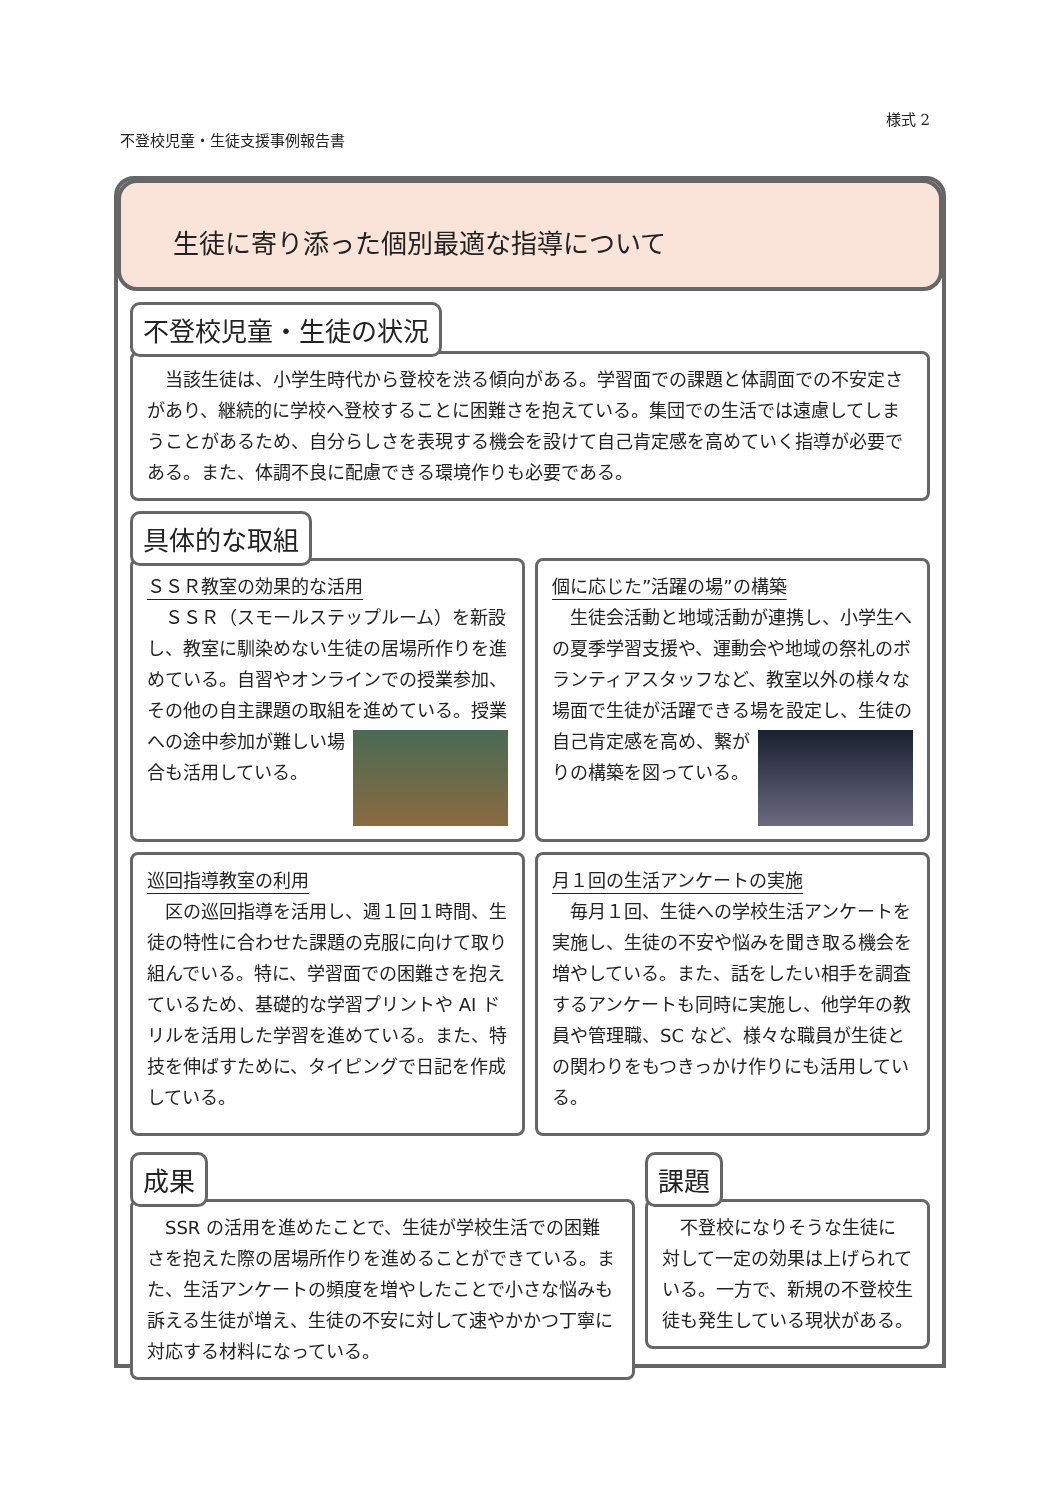様式 2
不登校児童・生徒支援事例報告書
生徒に寄り添った個別最適な指導について
不登校児童・生徒の状況
　当該生徒は、小学生時代から登校を渋る傾向がある。学習面での課題と体調面での不安定さがあり、継続的に学校へ登校することに困難さを抱えている。集団での生活では遠慮してしまうことがあるため、自分らしさを表現する機会を設けて自己肯定感を高めていく指導が必要である。また、体調不良に配慮できる環境作りも必要である。
具体的な取組
ＳＳＲ教室の効果的な活用
　ＳＳＲ（スモールステップルーム）を新設し、教室に馴染めない生徒の居場所作りを進めている。自習やオンラインでの授業参加、その他の自主課題の取組を
進めている。授業への途中参加が難しい場合も活用している。
個に応じた”活躍の場”の構築
　生徒会活動と地域活動が連携し、小学生への夏季学習支援や、運動会や地域の祭礼のボランティアスタッフなど、教室以外の様々な場面で生徒が活躍できる場
を設定し、生徒の自己肯定感を高め、繋がりの構築を図っている。
巡回指導教室の利用
　区の巡回指導を活用し、週１回１時間、生徒の特性に合わせた課題の克服に向けて取り組んでいる。特に、学習面での困難さを抱えているため、基礎的な学習プリントや AI ドリルを活用した学習を進めている。また、特技を伸ばすために、タイピングで日記を作成している。
月１回の生活アンケートの実施
　毎月１回、生徒への学校生活アンケートを実施し、生徒の不安や悩みを聞き取る機会を増やしている。また、話をしたい相手を調査するアンケートも同時に実施し、他学年の教員や管理職、SC など、様々な職員が生徒との関わりをもつきっかけ作りにも活用している。
成果
　SSR の活用を進めたことで、生徒が学校生活での困難さを抱えた際の居場所作りを進めることができている。また、生活アンケートの頻度を増やしたことで小さな悩みも訴える生徒が増え、生徒の不安に対して速やかかつ丁寧に対応する材料になっている。
課題
　不登校になりそうな生徒に対して一定の効果は上げられている。一方で、新規の不登校生徒も発生している現状がある。